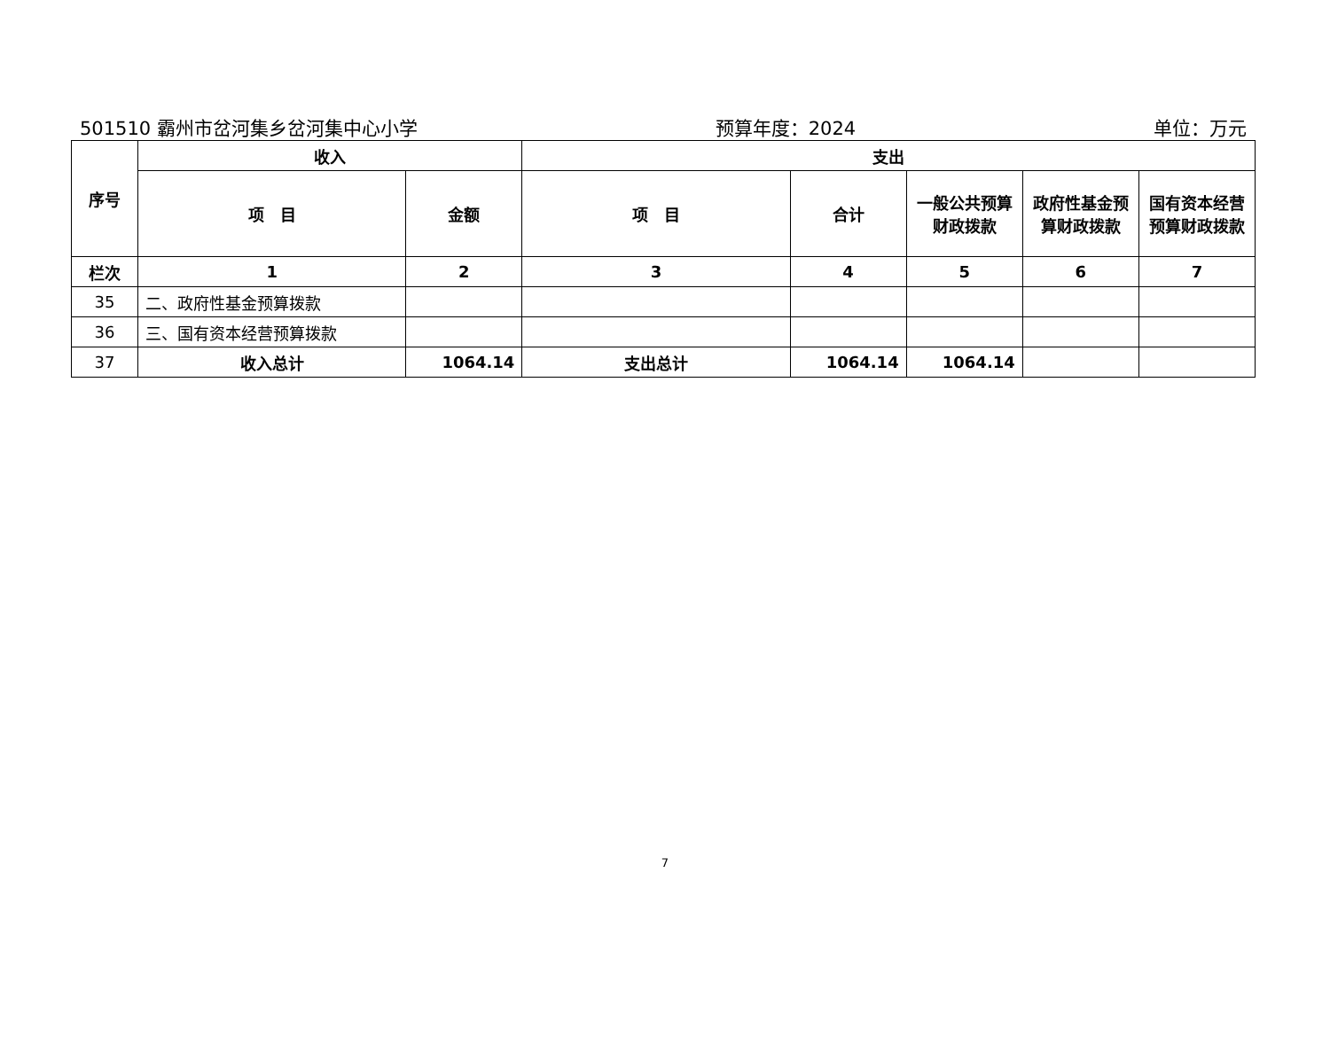501510 霸州市岔河集乡岔河集中心小学 预算年度：2024 单位：万元
| 序号 | 收入 | | 支出 | | | | |
| --- | --- | --- | --- | --- | --- | --- | --- |
| | 项 目 | 金额 | 项 目 | 合计 | 一般公共预算财政拨款 | 政府性基金预算财政拨款 | 国有资本经营预算财政拨款 |
| 栏次 | 1 | 2 | 3 | 4 | 5 | 6 | 7 |
| 35 | 二、政府性基金预算拨款 | | | | | | |
| 36 | 三、国有资本经营预算拨款 | | | | | | |
| 37 | 收入总计 | 1064.14 | 支出总计 | 1064.14 | 1064.14 | | |
7